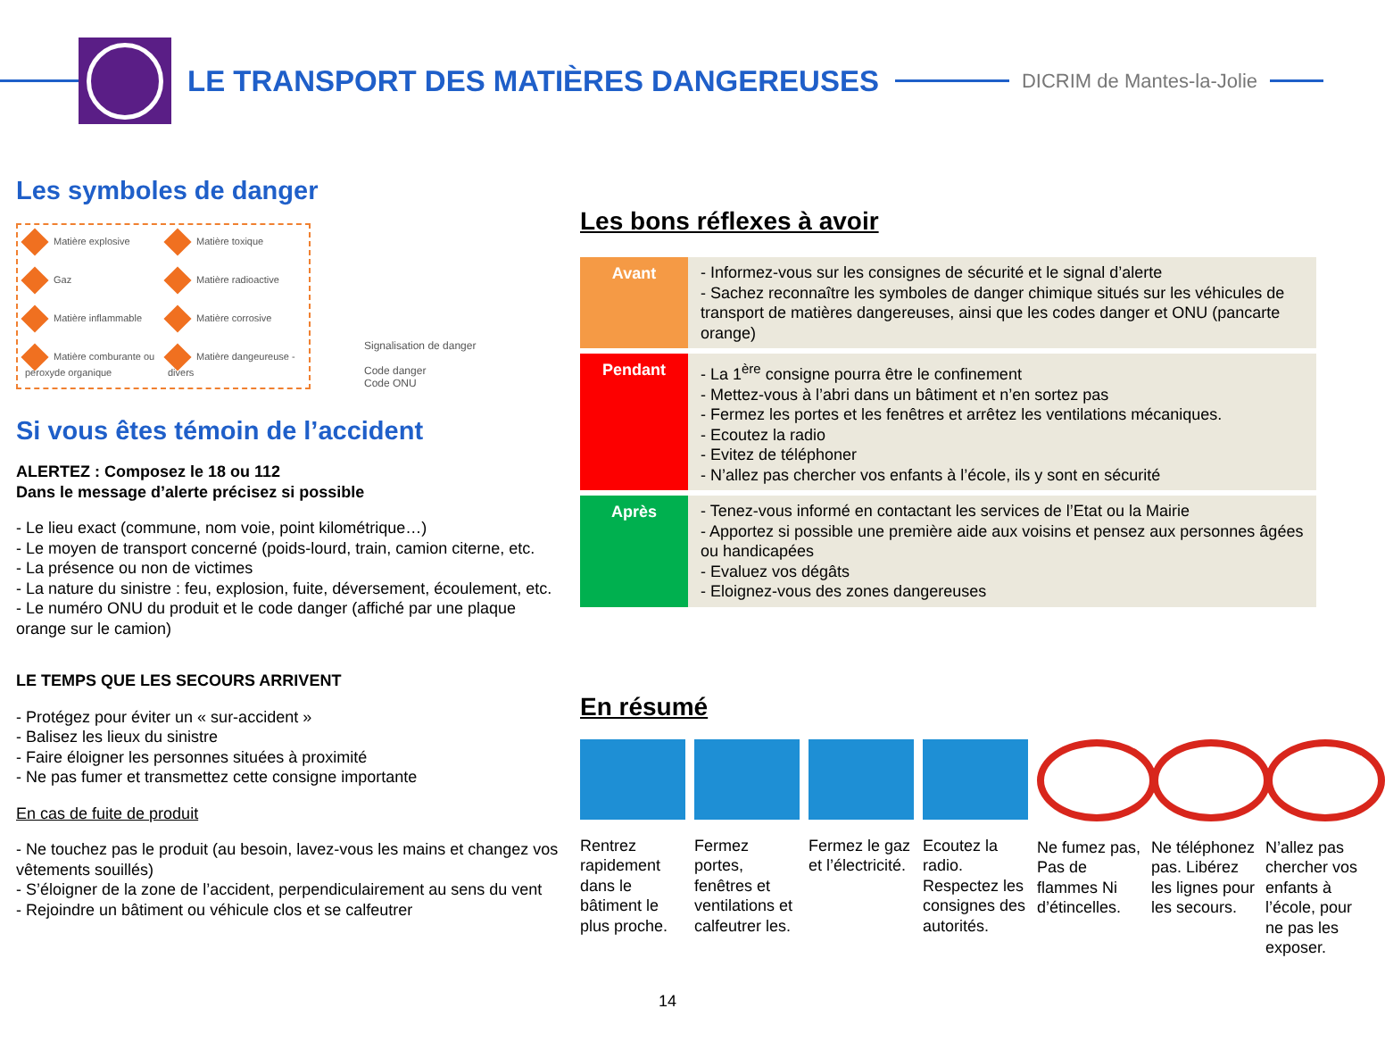LE TRANSPORT DES MATIÈRES DANGEREUSES
DICRIM de Mantes-la-Jolie
Les symboles de danger
Matière explosive Matière toxique Gaz Matière radioactive Matière inflammable Matière corrosive Matière comburante ou peroxyde organique Matière dangeureuse - divers
Signalisation de danger
Code danger
Code ONU
Si vous êtes témoin de l’accident
ALERTEZ : Composez le 18 ou 112
Dans le message d’alerte précisez si possible
- Le lieu exact (commune, nom voie, point kilométrique…)
- Le moyen de transport concerné (poids-lourd, train, camion citerne, etc.
- La présence ou non de victimes
- La nature du sinistre : feu, explosion, fuite, déversement, écoulement, etc.
- Le numéro ONU du produit et le code danger (affiché par une plaque orange sur le camion)
LE TEMPS QUE LES SECOURS ARRIVENT
- Protégez pour éviter un « sur-accident »
- Balisez les lieux du sinistre
- Faire éloigner les personnes situées à proximité
- Ne pas fumer et transmettez cette consigne importante
En cas de fuite de produit
- Ne touchez pas le produit (au besoin, lavez-vous les mains et changez vos vêtements souillés)
- S’éloigner de la zone de l’accident, perpendiculairement au sens du vent
- Rejoindre un bâtiment ou véhicule clos et se calfeutrer
Les bons réflexes à avoir
| Avant | - Informez-vous sur les consignes de sécurité et le signal d’alerte - Sachez reconnaître les symboles de danger chimique situés sur les véhicules de transport de matières dangereuses, ainsi que les codes danger et ONU (pancarte orange) |
| Pendant | - La 1<sup>ère</sup> consigne pourra être le confinement - Mettez-vous à l’abri dans un bâtiment et n’en sortez pas - Fermez les portes et les fenêtres et arrêtez les ventilations mécaniques. - Ecoutez la radio - Evitez de téléphoner - N’allez pas chercher vos enfants à l’école, ils y sont en sécurité |
| Après | - Tenez-vous informé en contactant les services de l’Etat ou la Mairie - Apportez si possible une première aide aux voisins et pensez aux personnes âgées ou handicapées - Evaluez vos dégâts - Eloignez-vous des zones dangereuses |
En résumé
Rentrez rapidement dans le bâtiment le plus proche.
Fermez portes, fenêtres et ventilations et calfeutrer les.
Fermez le gaz et l’électricité.
Ecoutez la radio. Respectez les consignes des autorités.
Ne fumez pas, Pas de flammes Ni d’étincelles.
Ne téléphonez pas. Libérez les lignes pour les secours.
N’allez pas chercher vos enfants à l’école, pour ne pas les exposer.
14